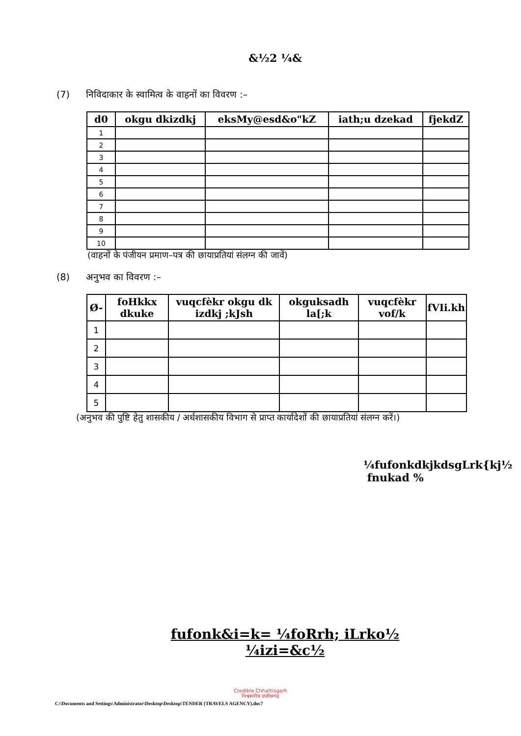&½2 ¼&
(7) निविदाकार के स्वामित्व के वाहनों का विवरण :–
| d0 | okgu dkizdkj | eksMy@esd&o"kZ | iath;u dzekad | fjekdZ |
| --- | --- | --- | --- | --- |
| 1 | | | | |
| 2 | | | | |
| 3 | | | | |
| 4 | | | | |
| 5 | | | | |
| 6 | | | | |
| 7 | | | | |
| 8 | | | | |
| 9 | | | | |
| 10 | | | | |
(वाहनों के पंजीयन प्रमाण–पत्र की छायाप्रतियां संलग्न की जावें)
(8) अनुभव का विवरण :–
| Ø- | foHkkx dkuke | vuqcfèkr okgu dk izdkj ;kJsh | okguksadh la[;k | vuqcfèkr vof/k | fVIi.kh |
| --- | --- | --- | --- | --- | --- |
| 1 | | | | | |
| 2 | | | | | |
| 3 | | | | | |
| 4 | | | | | |
| 5 | | | | | |
(अनुभव की पुष्टि हेतु शासकीय / अर्धशासकीय विभाग से प्राप्त कार्यादेशों की छायाप्रतियां संलग्न करें।)
¼fufonkdkjkdsgLrk{kj½
fnukad %
fufonk&i=k= ¼foRrh; iLrko½
¼izi=&c½
Credible Chhattisgarh
विश्वसनीय छत्तीसगढ़
C:\Documents and Settings\Administrator\Desktop\Desktop\TENDER (TRAVELS AGENCY).doc7